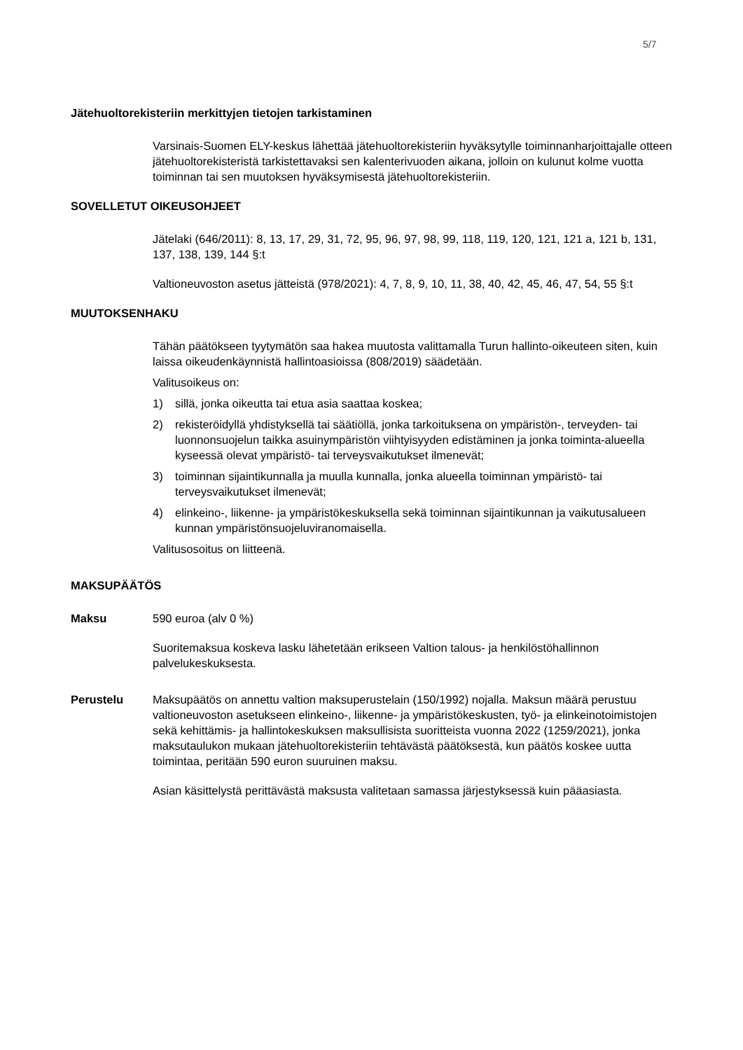5/7
Jätehuoltorekisteriin merkittyjen tietojen tarkistaminen
Varsinais-Suomen ELY-keskus lähettää jätehuoltorekisteriin hyväksytylle toiminnanharjoittajalle otteen jätehuoltorekisteristä tarkistettavaksi sen kalenterivuoden aikana, jolloin on kulunut kolme vuotta toiminnan tai sen muutoksen hyväksymisestä jätehuoltorekisteriin.
SOVELLETUT OIKEUSOHJEET
Jätelaki (646/2011): 8, 13, 17, 29, 31, 72, 95, 96, 97, 98, 99, 118, 119, 120, 121, 121 a, 121 b, 131, 137, 138, 139, 144 §:t
Valtioneuvoston asetus jätteistä (978/2021): 4, 7, 8, 9, 10, 11, 38, 40, 42, 45, 46, 47, 54, 55 §:t
MUUTOKSENHAKU
Tähän päätökseen tyytymätön saa hakea muutosta valittamalla Turun hallinto-oikeuteen siten, kuin laissa oikeudenkäynnistä hallintoasioissa (808/2019) säädetään.
Valitusoikeus on:
1) sillä, jonka oikeutta tai etua asia saattaa koskea;
2) rekisteröidyllä yhdistyksellä tai säätiöllä, jonka tarkoituksena on ympäristön-, terveyden- tai luonnonsuojelun taikka asuinympäristön viihtyisyyden edistäminen ja jonka toiminta-alueella kyseessä olevat ympäristö- tai terveysvaikutukset ilmenevät;
3) toiminnan sijaintikunnalla ja muulla kunnalla, jonka alueella toiminnan ympäristö- tai terveysvaikutukset ilmenevät;
4) elinkeino-, liikenne- ja ympäristökeskuksella sekä toiminnan sijaintikunnan ja vaikutusalueen kunnan ympäristönsuojeluviranomaisella.
Valitusosoitus on liitteenä.
MAKSUPÄÄTÖS
Maksu 590 euroa (alv 0 %)
Suoritemaksua koskeva lasku lähetetään erikseen Valtion talous- ja henkilöstöhallinnon palvelukeskuksesta.
Perustelu Maksupäätös on annettu valtion maksuperustelain (150/1992) nojalla. Maksun määrä perustuu valtioneuvoston asetukseen elinkeino-, liikenne- ja ympäristökeskusten, työ- ja elinkeinotoimistojen sekä kehittämis- ja hallintokeskuksen maksullisista suoritteista vuonna 2022 (1259/2021), jonka maksutaulukon mukaan jätehuoltorekisteriin tehtävästä päätöksestä, kun päätös koskee uutta toimintaa, peritään 590 euron suuruinen maksu.
Asian käsittelystä perittävästä maksusta valitetaan samassa järjestyksessä kuin pääasiasta.